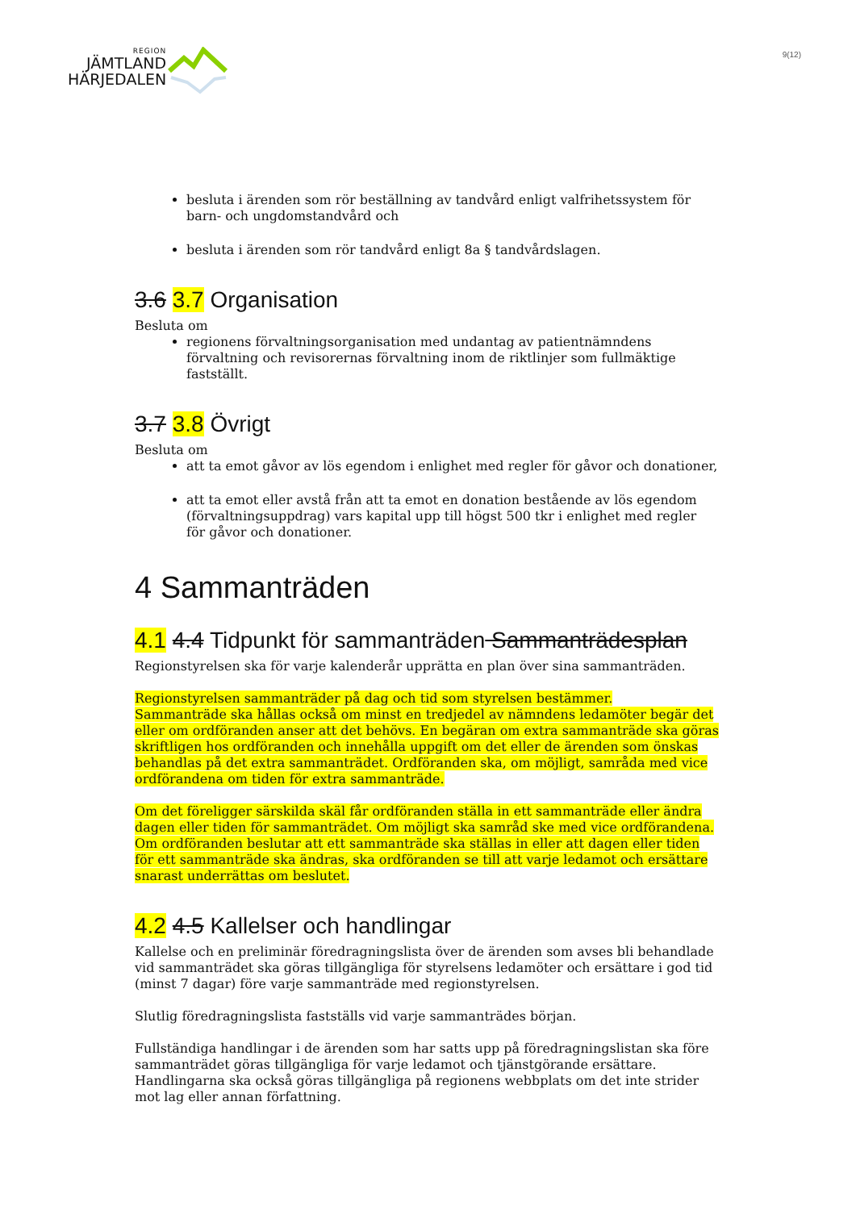REGION
JÄMTLAND
HÄRJEDALEN
9(12)
besluta i ärenden som rör beställning av tandvård enligt valfrihetssystem för barn- och ungdomstandvård och
besluta i ärenden som rör tandvård enligt 8a § tandvårdslagen.
3.6 3.7 Organisation
Besluta om
regionens förvaltningsorganisation med undantag av patientnämndens förvaltning och revisorernas förvaltning inom de riktlinjer som fullmäktige fastställt.
3.7 3.8 Övrigt
Besluta om
att ta emot gåvor av lös egendom i enlighet med regler för gåvor och donationer,
att ta emot eller avstå från att ta emot en donation bestående av lös egendom (förvaltningsuppdrag) vars kapital upp till högst 500 tkr i enlighet med regler för gåvor och donationer.
4 Sammanträden
4.1 4.4 Tidpunkt för sammanträden Sammanträdesplan
Regionstyrelsen ska för varje kalenderår upprätta en plan över sina sammanträden.
Regionstyrelsen sammanträder på dag och tid som styrelsen bestämmer.
Sammanträde ska hållas också om minst en tredjedel av nämndens ledamöter begär det eller om ordföranden anser att det behövs. En begäran om extra sammanträde ska göras skriftligen hos ordföranden och innehålla uppgift om det eller de ärenden som önskas behandlas på det extra sammanträdet. Ordföranden ska, om möjligt, samråda med vice ordförandena om tiden för extra sammanträde.
Om det föreligger särskilda skäl får ordföranden ställa in ett sammanträde eller ändra dagen eller tiden för sammanträdet. Om möjligt ska samråd ske med vice ordförandena.
Om ordföranden beslutar att ett sammanträde ska ställas in eller att dagen eller tiden för ett sammanträde ska ändras, ska ordföranden se till att varje ledamot och ersättare snarast underrättas om beslutet.
4.2 4.5 Kallelser och handlingar
Kallelse och en preliminär föredragningslista över de ärenden som avses bli behandlade vid sammanträdet ska göras tillgängliga för styrelsens ledamöter och ersättare i god tid (minst 7 dagar) före varje sammanträde med regionstyrelsen.
Slutlig föredragningslista fastställs vid varje sammanträdes början.
Fullständiga handlingar i de ärenden som har satts upp på föredragningslistan ska före sammanträdet göras tillgängliga för varje ledamot och tjänstgörande ersättare. Handlingarna ska också göras tillgängliga på regionens webbplats om det inte strider mot lag eller annan författning.